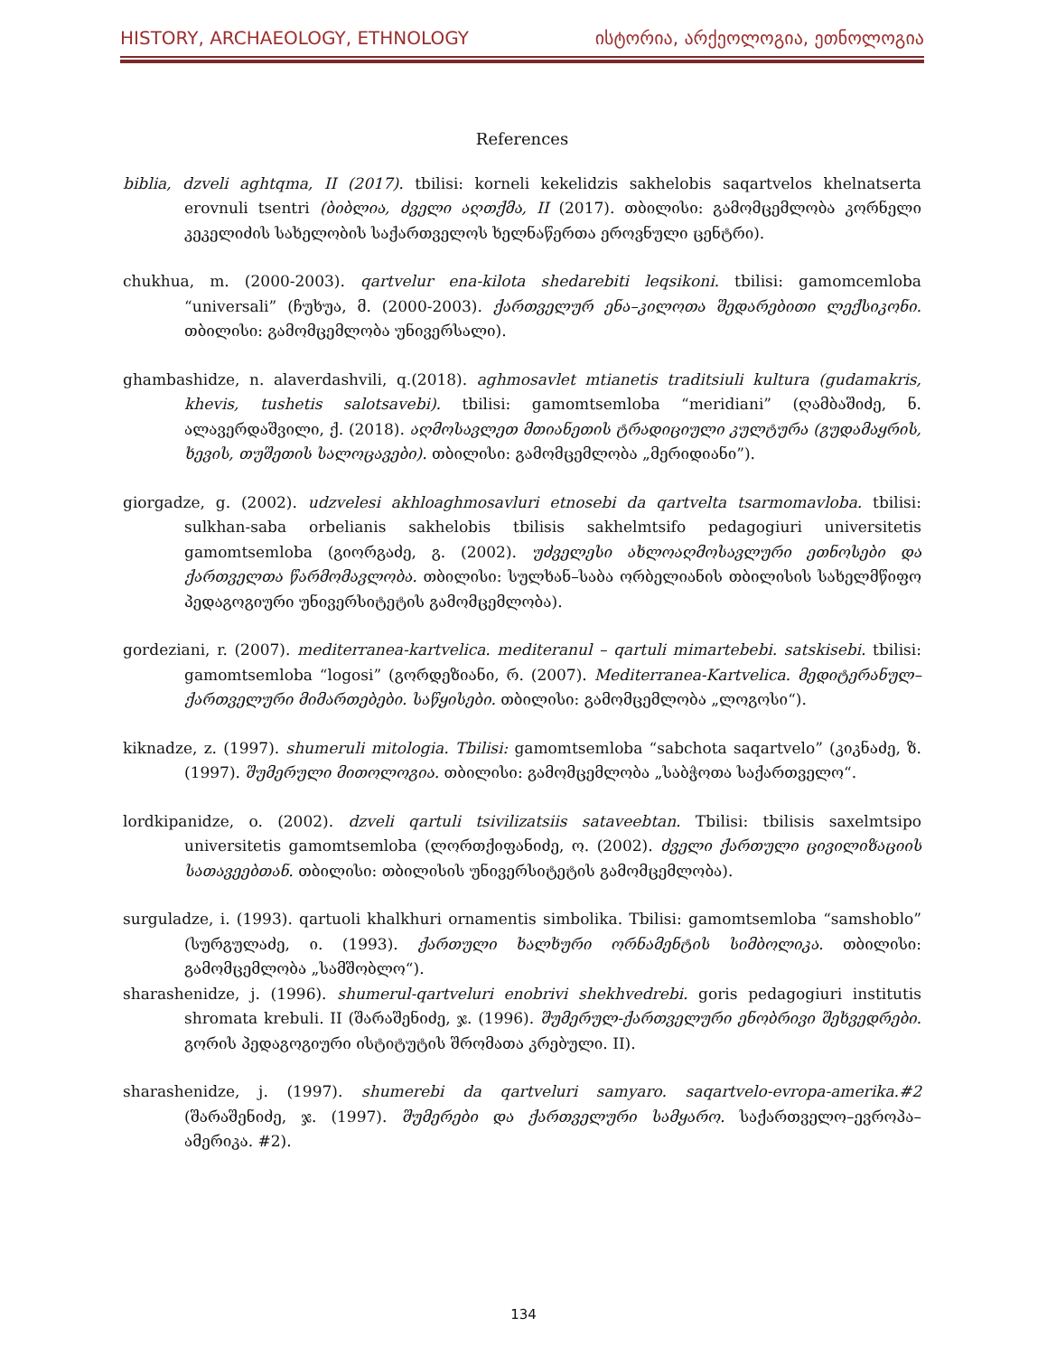HISTORY, ARCHAEOLOGY, ETHNOLOGY ისტორია, არქეოლოგია, ეთნოლოგია
References
biblia, dzveli aghtqma, II (2017). tbilisi: korneli kekelidzis sakhelobis saqartvelos khelnatserta erovnuli tsentri (ბიბლია, ძველი აღთქმა, II (2017). თბილისი: გამომცემლობა კორნელი კეკელიძის სახელობის საქართველოს ხელნაწერთა ეროვნული ცენტრი).
chukhua, m. (2000-2003). qartvelur ena-kilota shedarebiti leqsikoni. tbilisi: gamomcemloba “universali” (ჩუხუა, მ. (2000-2003). ქართველურ ენა–კილოთა შედარებითი ლექსიკონი. თბილისი: გამომცემლობა უნივერსალი).
ghambashidze, n. alaverdashvili, q.(2018). aghmosavlet mtianetis traditsiuli kultura (gudamakris, khevis, tushetis salotsavebi). tbilisi: gamomtsemloba “meridiani” (ღამბაშიძე, ნ. ალავერდაშვილი, ქ. (2018). აღმოსავლეთ მთიანეთის ტრადიციული კულტურა (გუდამაყრის, ხევის, თუშეთის სალოცავები). თბილისი: გამომცემლობა „მერიდიანი”).
giorgadze, g. (2002). udzvelesi akhloaghmosavluri etnosebi da qartvelta tsarmomavloba. tbilisi: sulkhan-saba orbelianis sakhelobis tbilisis sakhelmtsifo pedagogiuri universitetis gamomtsemloba (გიორგაძე, გ. (2002). უძველესი ახლოაღმოსავლური ეთნოსები და ქართველთა წარმომავლობა. თბილისი: სულხან–საბა ორბელიანის თბილისის სახელმწიფო პედაგოგიური უნივერსიტეტის გამომცემლობა).
gordeziani, r. (2007). mediterranea-kartvelica. mediteranul – qartuli mimartebebi. satskisebi. tbilisi: gamomtsemloba “logosi” (გორდეზიანი, რ. (2007). Mediterranea-Kartvelica. მედიტერანულ–ქართველური მიმართებები. საწყისები. თბილისი: გამომცემლობა „ლოგოსი“).
kiknadze, z. (1997). shumeruli mitologia. Tbilisi: gamomtsemloba “sabchota saqartvelo” (კიკნაძე, ზ. (1997). შუმერული მითოლოგია. თბილისი: გამომცემლობა „საბჭოთა საქართველო“.
lordkipanidze, o. (2002). dzveli qartuli tsivilizatsiis sataveebtan. Tbilisi: tbilisis saxelmtsipo universitetis gamomtsemloba (ლორთქიფანიძე, ო. (2002). ძველი ქართული ცივილიზაციის სათავეებთან. თბილისი: თბილისის უნივერსიტეტის გამომცემლობა).
surguladze, i. (1993). qartuoli khalkhuri ornamentis simbolika. Tbilisi: gamomtsemloba “samshoblo” (სურგულაძე, ი. (1993). ქართული ხალხური ორნამენტის სიმბოლიკა. თბილისი: გამომცემლობა „სამშობლო“).
sharashenidze, j. (1996). shumerul-qartveluri enobrivi shekhvedrebi. goris pedagogiuri institutis shromata krebuli. II (შარაშენიძე, ჯ. (1996). შუმერულ-ქართველური ენობრივი შეხვედრები. გორის პედაგოგიური ისტიტუტის შრომათა კრებული. II).
sharashenidze, j. (1997). shumerebi da qartveluri samyaro. saqartvelo-evropa-amerika.#2 (შარაშენიძე, ჯ. (1997). შუმერები და ქართველური სამყარო. საქართველო–ევროპა–ამერიკა. #2).
134